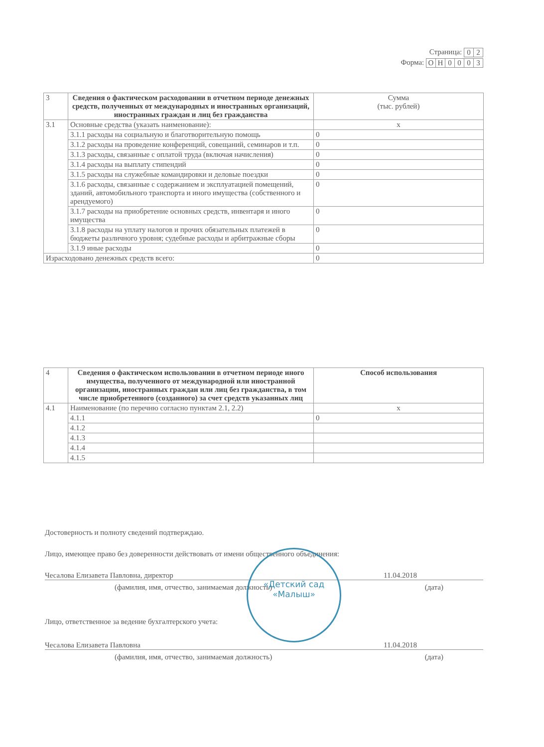Страница:
| 0 | 2 |
Форма:
| О | Н | 0 | 0 | 0 | 3 |
| 3 | Сведения о фактическом расходовании в отчетном периоде денежных средств, полученных от международных и иностранных организаций, иностранных граждан и лиц без гражданства | Сумма (тыс. рублей) |
| 3.1 | Основные средства (указать наименование): | x |
| | 3.1.1 расходы на социальную и благотворительную помощь | 0 |
| | 3.1.2 расходы на проведение конференций, совещаний, семинаров и т.п. | 0 |
| | 3.1.3 расходы, связанные с оплатой труда (включая начисления) | 0 |
| | 3.1.4 расходы на выплату стипендий | 0 |
| | 3.1.5 расходы на служебные командировки и деловые поездки | 0 |
| | 3.1.6 расходы, связанные с содержанием и эксплуатацией помещений, зданий, автомобильного транспорта и иного имущества (собственного и арендуемого) | 0 |
| | 3.1.7 расходы на приобретение основных средств, инвентаря и иного имущества | 0 |
| | 3.1.8 расходы на уплату налогов и прочих обязательных платежей в бюджеты различного уровня; судебные расходы и арбитражные сборы | 0 |
| | 3.1.9 иные расходы | 0 |
| Израсходовано денежных средств всего: | | 0 |
| 4 | Сведения о фактическом использовании в отчетном периоде иного имущества, полученного от международной или иностранной организации, иностранных граждан или лиц без гражданства, в том числе приобретенного (созданного) за счет средств указанных лиц | Способ использования |
| 4.1 | Наименование (по перечню согласно пунктам 2.1, 2.2) | x |
| | 4.1.1 | 0 |
| | 4.1.2 | |
| | 4.1.3 | |
| | 4.1.4 | |
| | 4.1.5 | |
Достоверность и полноту сведений подтверждаю.
Лицо, имеющее право без доверенности действовать от имени общественного объединения:
Чесалова Елизавета Павловна, директор 11.04.2018
(фамилия, имя, отчество, занимаемая должность) (дата)
Лицо, ответственное за ведение бухгалтерского учета:
Чесалова Елизавета Павловна 11.04.2018
(фамилия, имя, отчество, занимаемая должность) (дата)
«Детский сад
«Малыш»